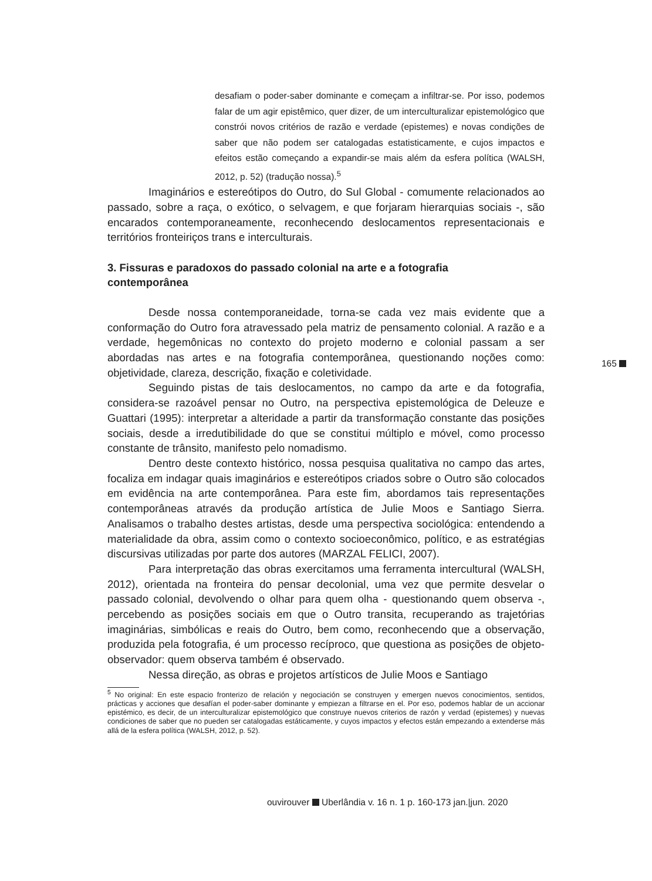desafiam o poder-saber dominante e começam a infiltrar-se. Por isso, podemos falar de um agir epistêmico, quer dizer, de um interculturalizar epistemológico que constrói novos critérios de razão e verdade (epistemes) e novas condições de saber que não podem ser catalogadas estatisticamente, e cujos impactos e efeitos estão começando a expandir-se mais além da esfera política (WALSH, 2012, p. 52) (tradução nossa).<sup>5</sup>
Imaginários e estereótipos do Outro, do Sul Global - comumente relacionados ao passado, sobre a raça, o exótico, o selvagem, e que forjaram hierarquias sociais -, são encarados contemporaneamente, reconhecendo deslocamentos representacionais e territórios fronteiriços trans e interculturais.
3. Fissuras e paradoxos do passado colonial na arte e a fotografia contemporânea
Desde nossa contemporaneidade, torna-se cada vez mais evidente que a conformação do Outro fora atravessado pela matriz de pensamento colonial. A razão e a verdade, hegemônicas no contexto do projeto moderno e colonial passam a ser abordadas nas artes e na fotografia contemporânea, questionando noções como: objetividade, clareza, descrição, fixação e coletividade.
Seguindo pistas de tais deslocamentos, no campo da arte e da fotografia, considera-se razoável pensar no Outro, na perspectiva epistemológica de Deleuze e Guattari (1995): interpretar a alteridade a partir da transformação constante das posições sociais, desde a irredutibilidade do que se constitui múltiplo e móvel, como processo constante de trânsito, manifesto pelo nomadismo.
Dentro deste contexto histórico, nossa pesquisa qualitativa no campo das artes, focaliza em indagar quais imaginários e estereótipos criados sobre o Outro são colocados em evidência na arte contemporânea. Para este fim, abordamos tais representações contemporâneas através da produção artística de Julie Moos e Santiago Sierra. Analisamos o trabalho destes artistas, desde uma perspectiva sociológica: entendendo a materialidade da obra, assim como o contexto socioeconômico, político, e as estratégias discursivas utilizadas por parte dos autores (MARZAL FELICI, 2007).
Para interpretação das obras exercitamos uma ferramenta intercultural (WALSH, 2012), orientada na fronteira do pensar decolonial, uma vez que permite desvelar o passado colonial, devolvendo o olhar para quem olha - questionando quem observa -, percebendo as posições sociais em que o Outro transita, recuperando as trajetórias imaginárias, simbólicas e reais do Outro, bem como, reconhecendo que a observação, produzida pela fotografia, é um processo recíproco, que questiona as posições de objeto-observador: quem observa também é observado.
Nessa direção, as obras e projetos artísticos de Julie Moos e Santiago
<sup>5</sup> No original: En este espacio fronterizo de relación y negociación se construyen y emergen nuevos conocimientos, sentidos, prácticas y acciones que desafían el poder-saber dominante y empiezan a filtrarse en el. Por eso, podemos hablar de un accionar epistémico, es decir, de un interculturalizar epistemológico que construye nuevos criterios de razón y verdad (epistemes) y nuevas condiciones de saber que no pueden ser catalogadas estáticamente, y cuyos impactos y efectos están empezando a extenderse más allá de la esfera política (WALSH, 2012, p. 52).
165
ouvirouver Uberlândia v. 16 n. 1 p. 160-173 jan.|jun. 2020